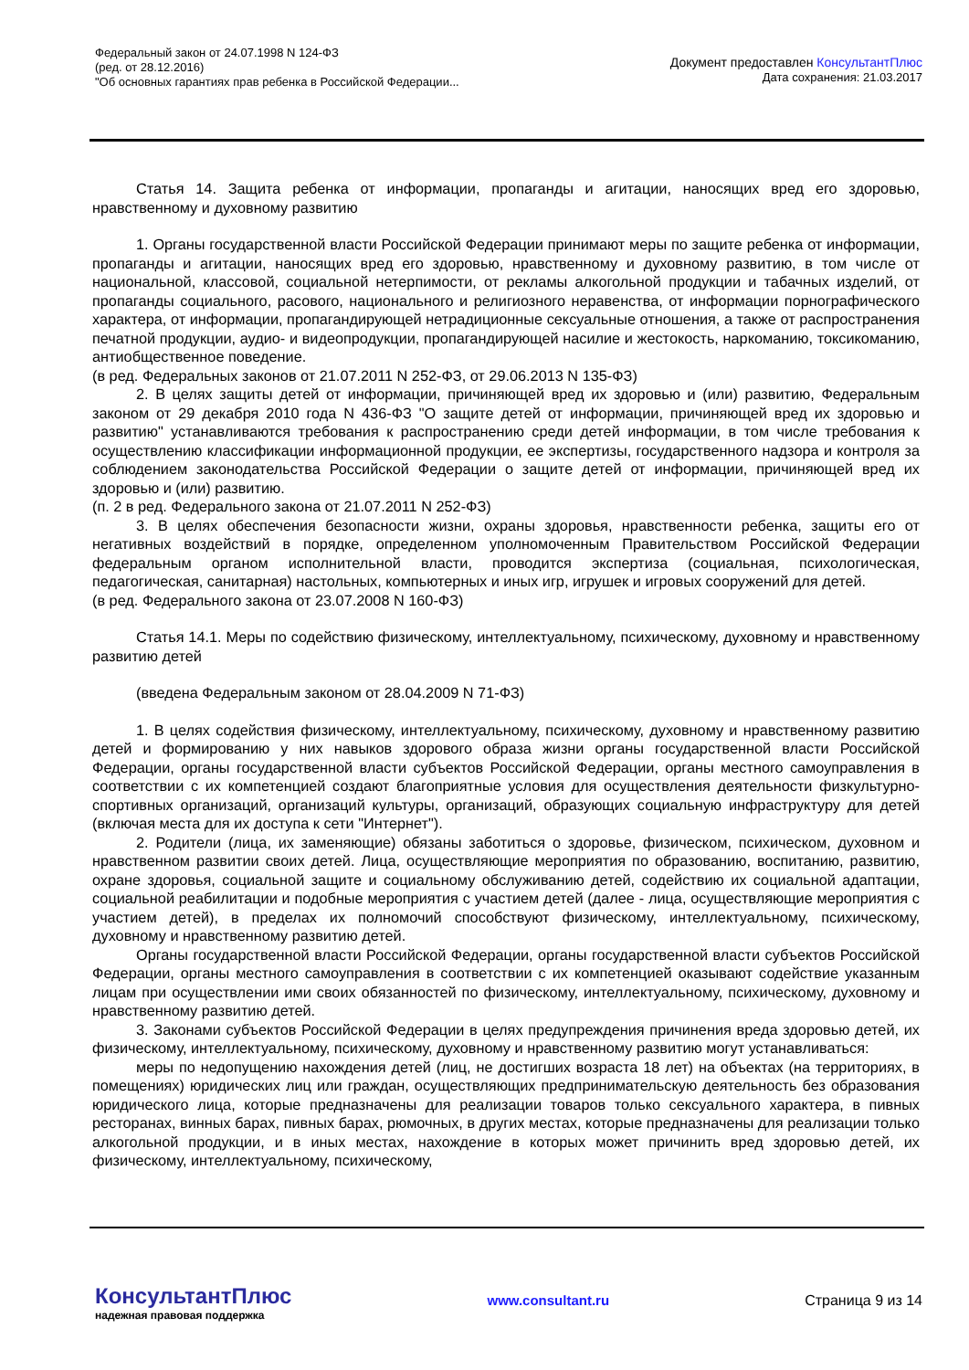Федеральный закон от 24.07.1998 N 124-ФЗ
(ред. от 28.12.2016)
"Об основных гарантиях прав ребенка в Российской Федерации...
Документ предоставлен КонсультантПлюс
Дата сохранения: 21.03.2017
Статья 14. Защита ребенка от информации, пропаганды и агитации, наносящих вред его здоровью, нравственному и духовному развитию
1. Органы государственной власти Российской Федерации принимают меры по защите ребенка от информации, пропаганды и агитации, наносящих вред его здоровью, нравственному и духовному развитию, в том числе от национальной, классовой, социальной нетерпимости, от рекламы алкогольной продукции и табачных изделий, от пропаганды социального, расового, национального и религиозного неравенства, от информации порнографического характера, от информации, пропагандирующей нетрадиционные сексуальные отношения, а также от распространения печатной продукции, аудио- и видеопродукции, пропагандирующей насилие и жестокость, наркоманию, токсикоманию, антиобщественное поведение.
(в ред. Федеральных законов от 21.07.2011 N 252-ФЗ, от 29.06.2013 N 135-ФЗ)
2. В целях защиты детей от информации, причиняющей вред их здоровью и (или) развитию, Федеральным законом от 29 декабря 2010 года N 436-ФЗ "О защите детей от информации, причиняющей вред их здоровью и развитию" устанавливаются требования к распространению среди детей информации, в том числе требования к осуществлению классификации информационной продукции, ее экспертизы, государственного надзора и контроля за соблюдением законодательства Российской Федерации о защите детей от информации, причиняющей вред их здоровью и (или) развитию.
(п. 2 в ред. Федерального закона от 21.07.2011 N 252-ФЗ)
3. В целях обеспечения безопасности жизни, охраны здоровья, нравственности ребенка, защиты его от негативных воздействий в порядке, определенном уполномоченным Правительством Российской Федерации федеральным органом исполнительной власти, проводится экспертиза (социальная, психологическая, педагогическая, санитарная) настольных, компьютерных и иных игр, игрушек и игровых сооружений для детей.
(в ред. Федерального закона от 23.07.2008 N 160-ФЗ)
Статья 14.1. Меры по содействию физическому, интеллектуальному, психическому, духовному и нравственному развитию детей
(введена Федеральным законом от 28.04.2009 N 71-ФЗ)
1. В целях содействия физическому, интеллектуальному, психическому, духовному и нравственному развитию детей и формированию у них навыков здорового образа жизни органы государственной власти Российской Федерации, органы государственной власти субъектов Российской Федерации, органы местного самоуправления в соответствии с их компетенцией создают благоприятные условия для осуществления деятельности физкультурно-спортивных организаций, организаций культуры, организаций, образующих социальную инфраструктуру для детей (включая места для их доступа к сети "Интернет").
2. Родители (лица, их заменяющие) обязаны заботиться о здоровье, физическом, психическом, духовном и нравственном развитии своих детей. Лица, осуществляющие мероприятия по образованию, воспитанию, развитию, охране здоровья, социальной защите и социальному обслуживанию детей, содействию их социальной адаптации, социальной реабилитации и подобные мероприятия с участием детей (далее - лица, осуществляющие мероприятия с участием детей), в пределах их полномочий способствуют физическому, интеллектуальному, психическому, духовному и нравственному развитию детей.
Органы государственной власти Российской Федерации, органы государственной власти субъектов Российской Федерации, органы местного самоуправления в соответствии с их компетенцией оказывают содействие указанным лицам при осуществлении ими своих обязанностей по физическому, интеллектуальному, психическому, духовному и нравственному развитию детей.
3. Законами субъектов Российской Федерации в целях предупреждения причинения вреда здоровью детей, их физическому, интеллектуальному, психическому, духовному и нравственному развитию могут устанавливаться:
меры по недопущению нахождения детей (лиц, не достигших возраста 18 лет) на объектах (на территориях, в помещениях) юридических лиц или граждан, осуществляющих предпринимательскую деятельность без образования юридического лица, которые предназначены для реализации товаров только сексуального характера, в пивных ресторанах, винных барах, пивных барах, рюмочных, в других местах, которые предназначены для реализации только алкогольной продукции, и в иных местах, нахождение в которых может причинить вред здоровью детей, их физическому, интеллектуальному, психическому,
КонсультантПлюс
надежная правовая поддержка
www.consultant.ru Страница 9 из 14